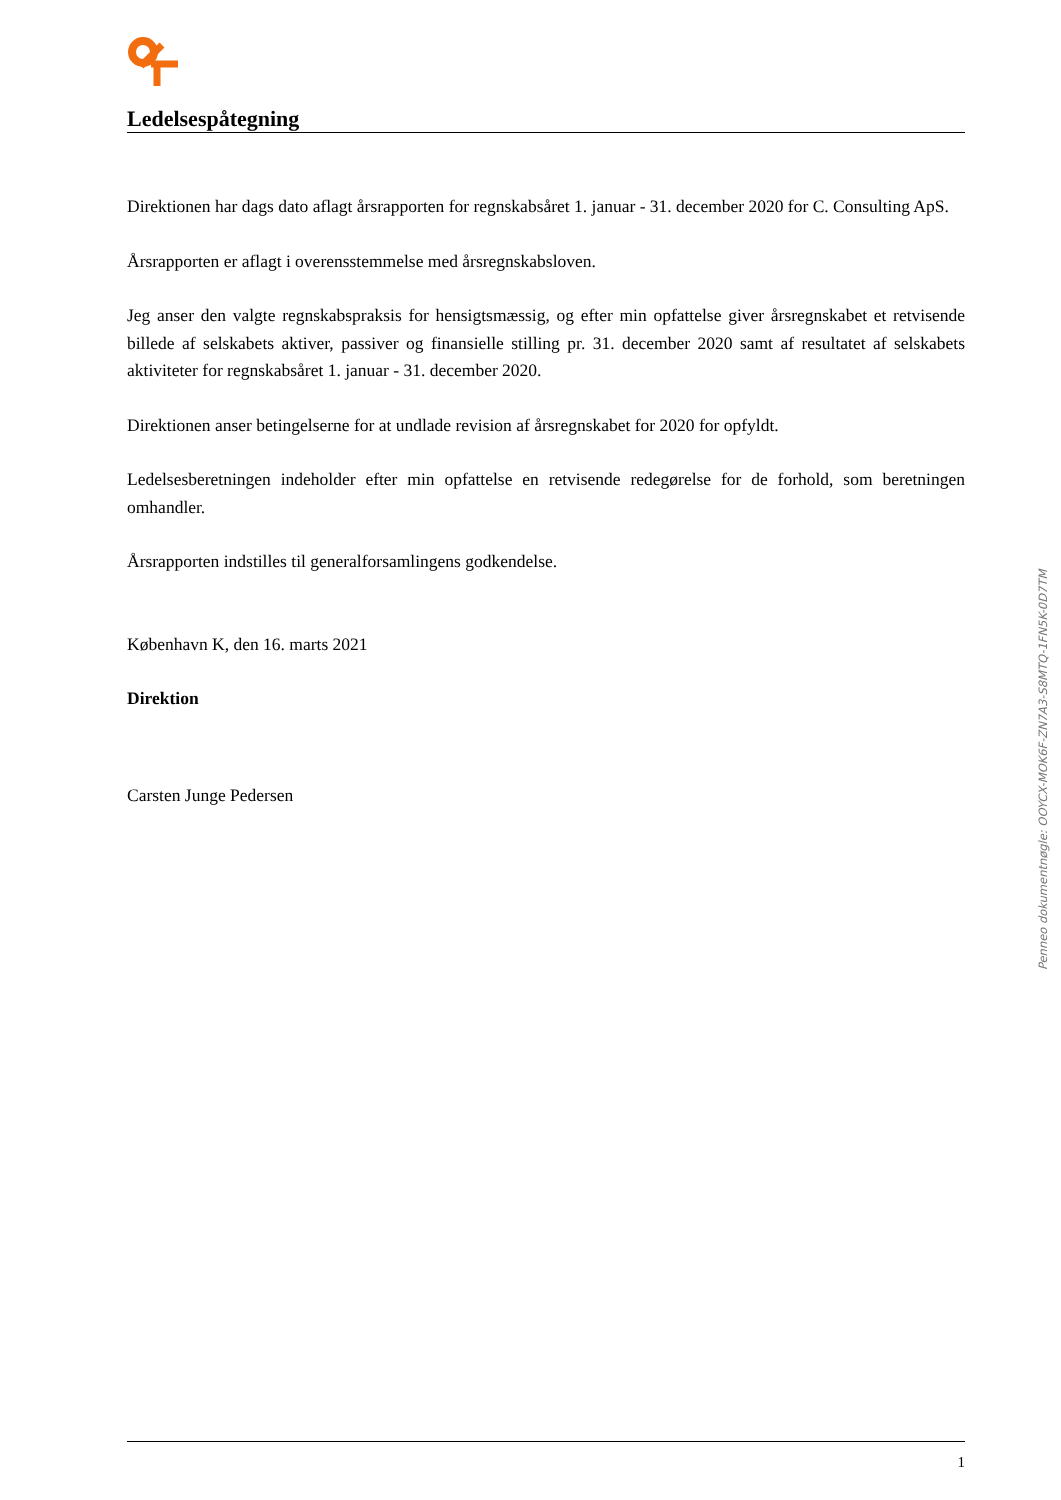Ledelsespåtegning
Direktionen har dags dato aflagt årsrapporten for regnskabsåret 1. januar - 31. december 2020 for C. Consulting ApS.
Årsrapporten er aflagt i overensstemmelse med årsregnskabsloven.
Jeg anser den valgte regnskabspraksis for hensigtsmæssig, og efter min opfattelse giver årsregnskabet et retvisende billede af selskabets aktiver, passiver og finansielle stilling pr. 31. december 2020 samt af resultatet af selskabets aktiviteter for regnskabsåret 1. januar - 31. december 2020.
Direktionen anser betingelserne for at undlade revision af årsregnskabet for 2020 for opfyldt.
Ledelsesberetningen indeholder efter min opfattelse en retvisende redegørelse for de forhold, som beretningen omhandler.
Årsrapporten indstilles til generalforsamlingens godkendelse.
København K, den 16. marts 2021
Direktion
Carsten Junge Pedersen
Penneo dokumentnøgle: OOYCX-MOK6F-ZN7A3-S8MTQ-1FN5K-0D7TM
1